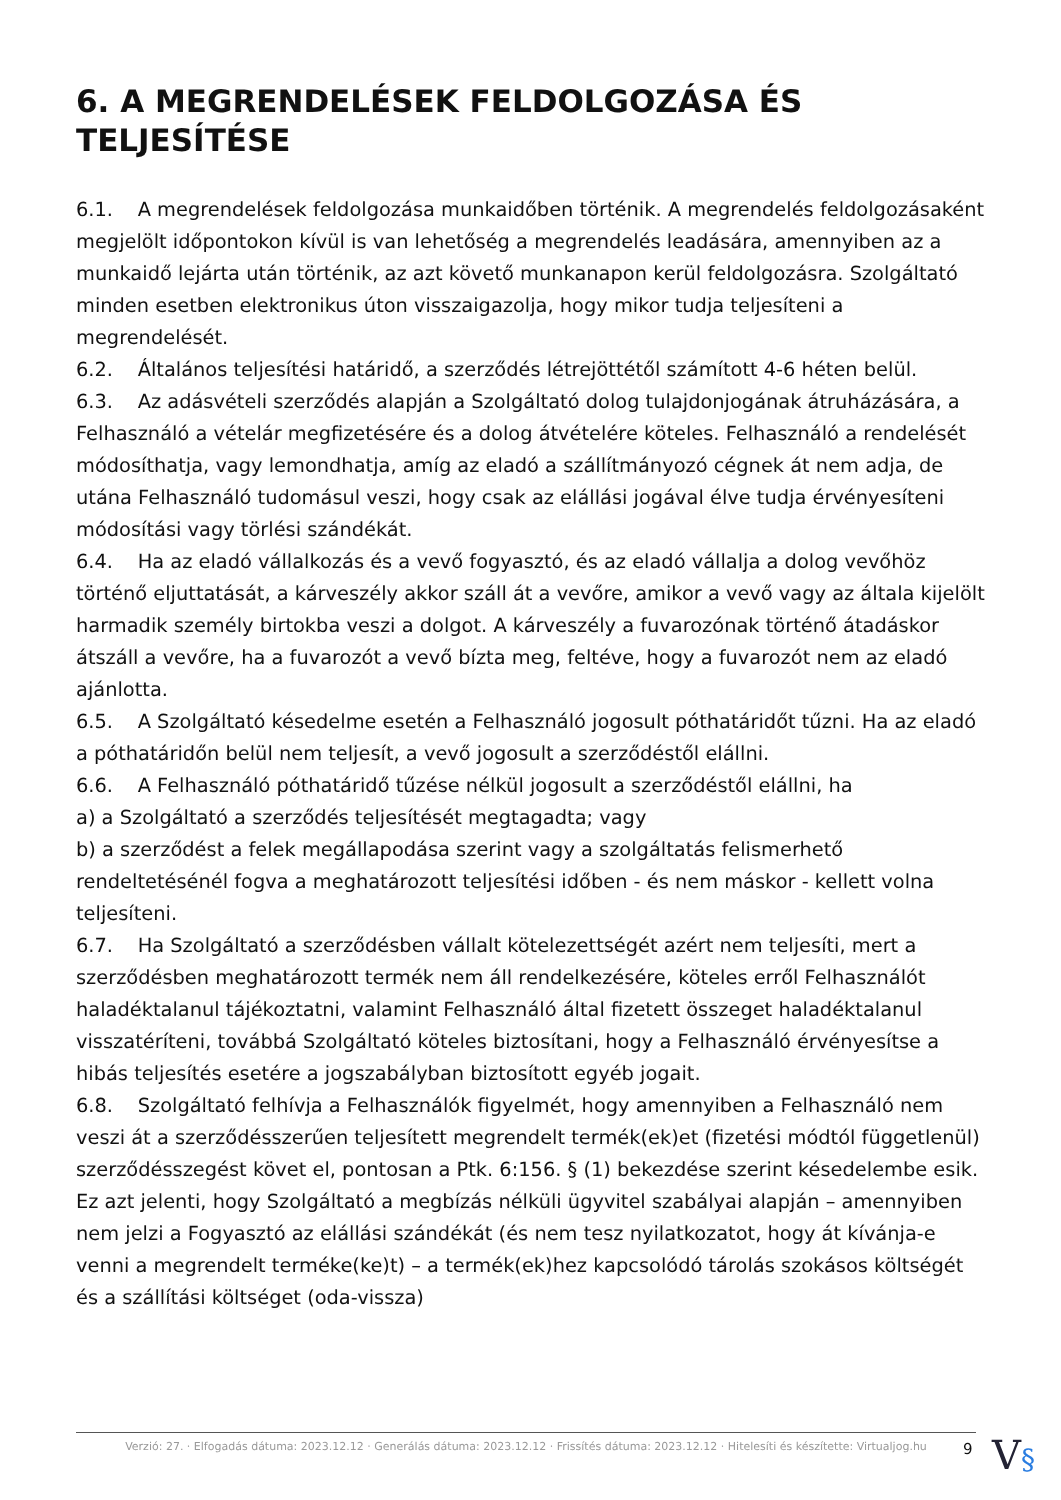6. A MEGRENDELÉSEK FELDOLGOZÁSA ÉS TELJESÍTÉSE
6.1. A megrendelések feldolgozása munkaidőben történik. A megrendelés feldolgozásaként megjelölt időpontokon kívül is van lehetőség a megrendelés leadására, amennyiben az a munkaidő lejárta után történik, az azt követő munkanapon kerül feldolgozásra. Szolgáltató minden esetben elektronikus úton visszaigazolja, hogy mikor tudja teljesíteni a megrendelését.
6.2. Általános teljesítési határidő, a szerződés létrejöttétől számított 4-6 héten belül.
6.3. Az adásvételi szerződés alapján a Szolgáltató dolog tulajdonjogának átruházására, a Felhasználó a vételár megfizetésére és a dolog átvételére köteles. Felhasználó a rendelését módosíthatja, vagy lemondhatja, amíg az eladó a szállítmányozó cégnek át nem adja, de utána Felhasználó tudomásul veszi, hogy csak az elállási jogával élve tudja érvényesíteni módosítási vagy törlési szándékát.
6.4. Ha az eladó vállalkozás és a vevő fogyasztó, és az eladó vállalja a dolog vevőhöz történő eljuttatását, a kárveszély akkor száll át a vevőre, amikor a vevő vagy az általa kijelölt harmadik személy birtokba veszi a dolgot. A kárveszély a fuvarozónak történő átadáskor átszáll a vevőre, ha a fuvarozót a vevő bízta meg, feltéve, hogy a fuvarozót nem az eladó ajánlotta.
6.5. A Szolgáltató késedelme esetén a Felhasználó jogosult póthatáridőt tűzni. Ha az eladó a póthatáridőn belül nem teljesít, a vevő jogosult a szerződéstől elállni.
6.6. A Felhasználó póthatáridő tűzése nélkül jogosult a szerződéstől elállni, ha
a) a Szolgáltató a szerződés teljesítését megtagadta; vagy
b) a szerződést a felek megállapodása szerint vagy a szolgáltatás felismerhető rendeltetésénél fogva a meghatározott teljesítési időben - és nem máskor - kellett volna teljesíteni.
6.7. Ha Szolgáltató a szerződésben vállalt kötelezettségét azért nem teljesíti, mert a szerződésben meghatározott termék nem áll rendelkezésére, köteles erről Felhasználót haladéktalanul tájékoztatni, valamint Felhasználó által fizetett összeget haladéktalanul visszatéríteni, továbbá Szolgáltató köteles biztosítani, hogy a Felhasználó érvényesítse a hibás teljesítés esetére a jogszabályban biztosított egyéb jogait.
6.8. Szolgáltató felhívja a Felhasználók figyelmét, hogy amennyiben a Felhasználó nem veszi át a szerződésszerűen teljesített megrendelt termék(ek)et (fizetési módtól függetlenül) szerződésszegést követ el, pontosan a Ptk. 6:156. § (1) bekezdése szerint késedelembe esik.
Ez azt jelenti, hogy Szolgáltató a megbízás nélküli ügyvitel szabályai alapján – amennyiben nem jelzi a Fogyasztó az elállási szándékát (és nem tesz nyilatkozatot, hogy át kívánja-e venni a megrendelt terméke(ke)t) – a termék(ek)hez kapcsolódó tárolás szokásos költségét és a szállítási költséget (oda-vissza)
Verzió: 27. · Elfogadás dátuma: 2023.12.12 · Generálás dátuma: 2023.12.12 · Frissítés dátuma: 2023.12.12 · Hitelesíti és készítette: Virtualjog.hu
9 V§